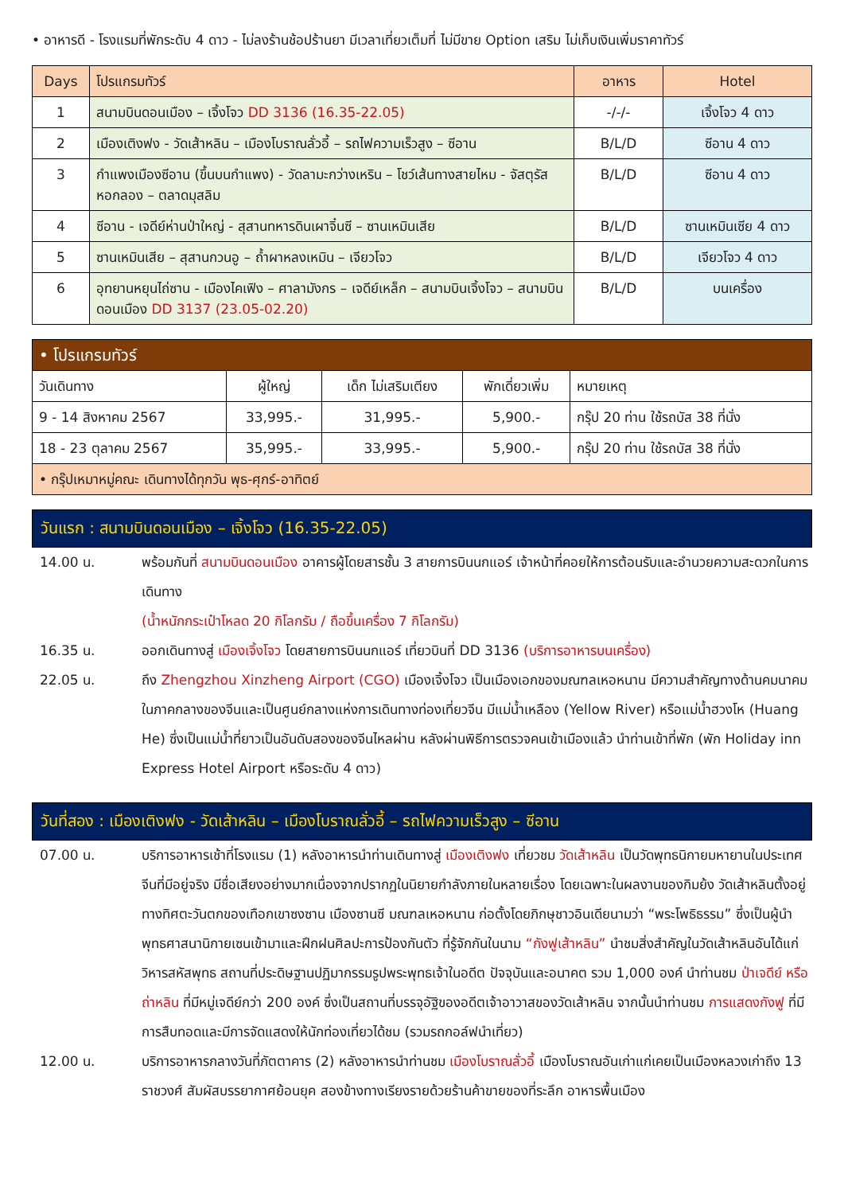• อาหารดี - โรงแรมที่พักระดับ 4 ดาว - ไม่ลงร้านช้อปร้านยา มีเวลาเที่ยวเต็มที่ ไม่มีขาย Option เสริม ไม่เก็บเงินเพิ่มราคาทัวร์
| Days | โปรแกรมทัวร์ | อาหาร | Hotel |
| --- | --- | --- | --- |
| 1 | สนามบินดอนเมือง – เจิ้งโจว DD 3136 (16.35-22.05) | -/-/- | เจิ้งโจว 4 ดาว |
| 2 | เมืองเติงฟง - วัดเส้าหลิน – เมืองโบราณลั่วอี้ – รถไฟความเร็วสูง – ซีอาน | B/L/D | ซีอาน 4 ดาว |
| 3 | กำแพงเมืองซีอาน (ขึ้นบนกำแพง) - วัดลามะกว่างเหริน – โชว์เส้นทางสายไหม - จัสตุรัสหอกลอง – ตลาดมุสลิม | B/L/D | ซีอาน 4 ดาว |
| 4 | ซีอาน - เจดีย์ห่านป่าใหญ่ - สุสานทหารดินเผาจิ๋นซี – ซานเหมินเสีย | B/L/D | ซานเหมินเซีย 4 ดาว |
| 5 | ซานเหมินเสีย – สุสานกวนอู – ถ้ำผาหลงเหมิน – เจียวโจว | B/L/D | เจียวโจว 4 ดาว |
| 6 | อุทยานหยุนไถ่ซาน - เมืองไคเฟิง – ศาลามังกร – เจดีย์เหล็ก – สนามบินเจิ้งโจว – สนามบินดอนเมือง DD 3137 (23.05-02.20) | B/L/D | บนเครื่อง |
| • โปรแกรมทัวร์ | | | | |
| --- | --- | --- | --- | --- |
| วันเดินทาง | ผู้ใหญ่ | เด็ก ไม่เสริมเตียง | พักเดี่ยวเพิ่ม | หมายเหตุ |
| 9 - 14 สิงหาคม 2567 | 33,995.- | 31,995.- | 5,900.- | กรุ๊ป 20 ท่าน ใช้รถบัส 38 ที่นั่ง |
| 18 - 23 ตุลาคม 2567 | 35,995.- | 33,995.- | 5,900.- | กรุ๊ป 20 ท่าน ใช้รถบัส 38 ที่นั่ง |
| • กรุ๊ปเหมาหมู่คณะ เดินทางได้ทุกวัน พุธ-ศุกร์-อาทิตย์ | | | | |
วันแรก : สนามบินดอนเมือง – เจิ้งโจว (16.35-22.05)
14.00 น. พร้อมกันที่ สนามบินดอนเมือง อาคารผู้โดยสารชั้น 3 สายการบินนกแอร์ เจ้าหน้าที่คอยให้การต้อนรับและอำนวยความสะดวกในการเดินทาง
(น้ำหนักกระเป๋าโหลด 20 กิโลกรัม / ถือขึ้นเครื่อง 7 กิโลกรัม)
16.35 น. ออกเดินทางสู่ เมืองเจิ้งโจว โดยสายการบินนกแอร์ เที่ยวบินที่ DD 3136 (บริการอาหารบนเครื่อง)
22.05 น. ถึง Zhengzhou Xinzheng Airport (CGO) เมืองเจิ้งโจว เป็นเมืองเอกของมณฑลเหอหนาน มีความสำคัญทางด้านคมนาคมในภาคกลางของจีนและเป็นศูนย์กลางแห่งการเดินทางท่องเที่ยวจีน มีแม่น้ำเหลือง (Yellow River) หรือแม่น้ำฮวงโห (Huang He) ซึ่งเป็นแม่น้ำที่ยาวเป็นอันดับสองของจีนไหลผ่าน หลังผ่านพิธีการตรวจคนเข้าเมืองแล้ว นำท่านเข้าที่พัก (พัก Holiday inn Express Hotel Airport หรือระดับ 4 ดาว)
วันที่สอง : เมืองเติงฟง - วัดเส้าหลิน – เมืองโบราณลั่วอี้ – รถไฟความเร็วสูง – ซีอาน
07.00 น. บริการอาหารเช้าที่โรงแรม (1) หลังอาหารนำท่านเดินทางสู่ เมืองเติงฟง เที่ยวชม วัดเส้าหลิน เป็นวัดพุทธนิกายมหายานในประเทศจีนที่มีอยู่จริง มีชื่อเสียงอย่างมากเนื่องจากปรากฏในนิยายกำลังภายในหลายเรื่อง โดยเฉพาะในผลงานของกิมย้ง วัดเส้าหลินตั้งอยู่ทางทิศตะวันตกของเทือกเขาซงซาน เมืองซานซี มณฑลเหอหนาน ก่อตั้งโดยภิกษุชาวอินเดียนามว่า “พระโพธิธรรม” ซึ่งเป็นผู้นำพุทธศาสนานิกายเซนเข้ามาและฝึกฝนศิลปะการป้องกันตัว ที่รู้จักกันในนาม “กังฟูเส้าหลิน” นำชมสิ่งสำคัญในวัดเส้าหลินอันได้แก่ วิหารสหัสพุทธ สถานที่ประดิษฐานปฏิมากรรมรูปพระพุทธเจ้าในอดีต ปัจจุบันและอนาคต รวม 1,000 องค์ นำท่านชม ป่าเจดีย์ หรือ ถ่าหลิน ที่มีหมู่เจดีย์กว่า 200 องค์ ซึ่งเป็นสถานที่บรรจุอัฐิของอดีตเจ้าอาวาสของวัดเส้าหลิน จากนั้นนำท่านชม การแสดงกังฟู ที่มีการสืบทอดและมีการจัดแสดงให้นักท่องเที่ยวได้ชม (รวมรถกอล์ฟนำเที่ยว)
12.00 น. บริการอาหารกลางวันที่ภัตตาคาร (2) หลังอาหารนำท่านชม เมืองโบราณลั่วอี้ เมืองโบราณอันเก่าแก่เคยเป็นเมืองหลวงเก่าถึง 13 ราชวงศ์ สัมผัสบรรยากาศย้อนยุค สองข้างทางเรียงรายด้วยร้านค้าขายของที่ระลึก อาหารพื้นเมือง